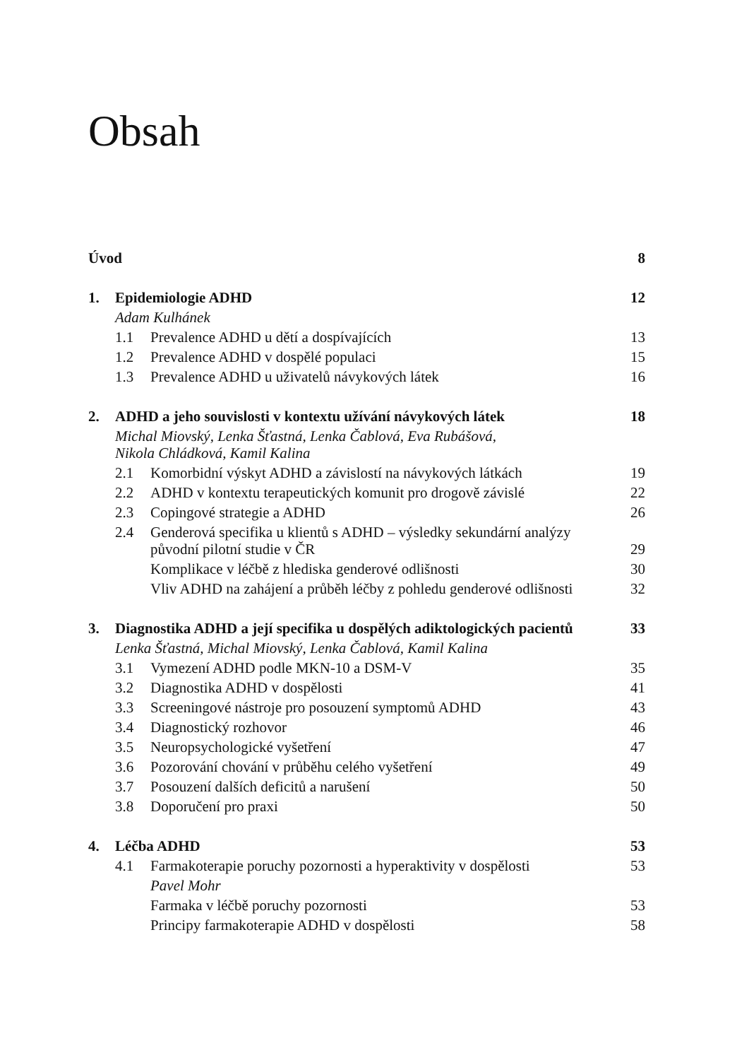Obsah
| Úvod | | | 8 |
| 1. | Epidemiologie ADHD | | 12 |
| | Adam Kulhánek | | |
| | 1.1 | Prevalence ADHD u dětí a dospívajících | 13 |
| | 1.2 | Prevalence ADHD v dospělé populaci | 15 |
| | 1.3 | Prevalence ADHD u uživatelů návykových látek | 16 |
| 2. | ADHD a jeho souvislosti v kontextu užívání návykových látek | | 18 |
| | Michal Miovský, Lenka Šťastná, Lenka Čablová, Eva Rubášová, Nikola Chládková, Kamil Kalina | | |
| | 2.1 | Komorbidní výskyt ADHD a závislostí na návykových látkách | 19 |
| | 2.2 | ADHD v kontextu terapeutických komunit pro drogově závislé | 22 |
| | 2.3 | Copingové strategie a ADHD | 26 |
| | 2.4 | Genderová specifika u klientů s ADHD – výsledky sekundární analýzy původní pilotní studie v ČR | 29 |
| | | Komplikace v léčbě z hlediska genderové odlišnosti | 30 |
| | | Vliv ADHD na zahájení a průběh léčby z pohledu genderové odlišnosti | 32 |
| 3. | Diagnostika ADHD a její specifika u dospělých adiktologických pacientů | | 33 |
| | Lenka Šťastná, Michal Miovský, Lenka Čablová, Kamil Kalina | | |
| | 3.1 | Vymezení ADHD podle MKN-10 a DSM-V | 35 |
| | 3.2 | Diagnostika ADHD v dospělosti | 41 |
| | 3.3 | Screeningové nástroje pro posouzení symptomů ADHD | 43 |
| | 3.4 | Diagnostický rozhovor | 46 |
| | 3.5 | Neuropsychologické vyšetření | 47 |
| | 3.6 | Pozorování chování v průběhu celého vyšetření | 49 |
| | 3.7 | Posouzení dalších deficitů a narušení | 50 |
| | 3.8 | Doporučení pro praxi | 50 |
| 4. | Léčba ADHD | | 53 |
| | 4.1 | Farmakoterapie poruchy pozornosti a hyperaktivity v dospělosti | 53 |
| | | Pavel Mohr | |
| | | Farmaka v léčbě poruchy pozornosti | 53 |
| | | Principy farmakoterapie ADHD v dospělosti | 58 |